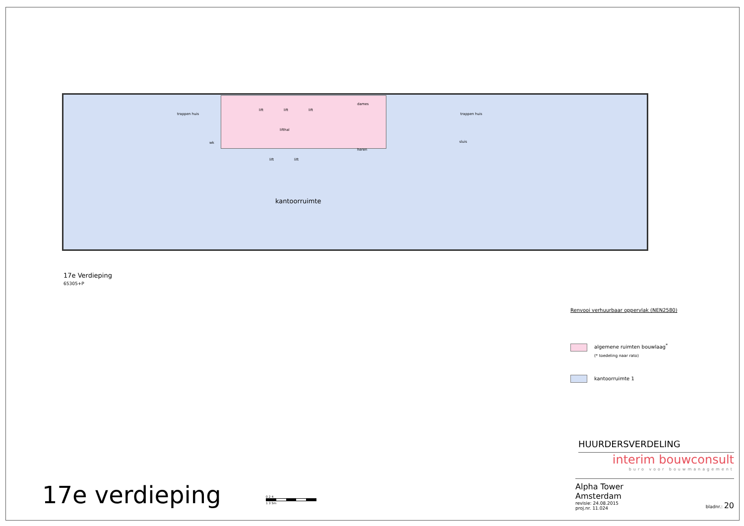trappen huis
lift lift lift
dames
trappen huis
lifthal
wk sluis
heren
lift lift
kantoorruimte
17e Verdieping
65305+P
Renvooi verhuurbaar oppervlak (NEN2580)
algemene ruimten bouwlaag<sup>*</sup>
(* toedeling naar rato)
kantoorruimte 1
17e verdieping
0 2 4
1 3 5m
HUURDERSVERDELING
interim bouwconsult
buro voor bouwmanagement
Alpha Tower
Amsterdam
revisie: 24.08.2015
proj.nr. 11.024 bladnr.: 20